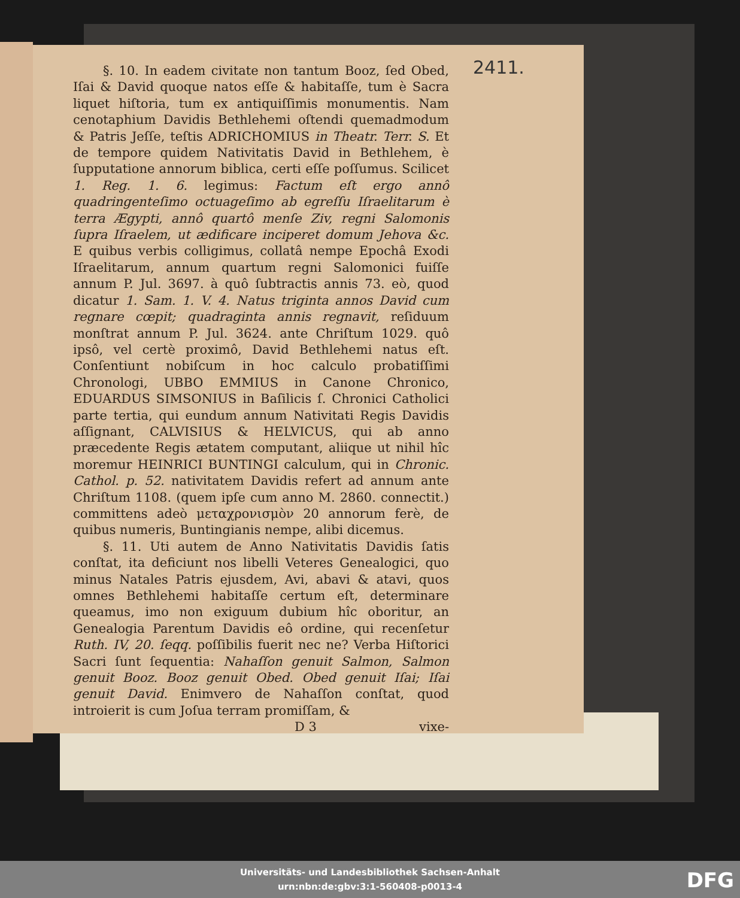2411.
§. 10. In eadem civitate non tantum Booz, ſed Obed, Iſai & David quoque natos eſſe & habitaſſe, tum è Sacra liquet hiſtoria, tum ex antiquiſſimis monumentis. Nam cenotaphium Davidis Bethlehemi oſtendi quemadmodum & Patris Jeſſe, teſtis ADRICHOMIUS in Theatr. Terr. S. Et de tempore quidem Nativitatis David in Bethlehem, è ſupputatione annorum biblica, certi eſſe poſſumus. Scilicet 1. Reg. 1. 6. legimus: Factum eſt ergo annô quadringenteſimo octuageſimo ab egreſſu Iſraelitarum è terra Ægypti, annô quartô menſe Ziv, regni Salomonis ſupra Iſraelem, ut ædificare inciperet domum Jehova &c. E quibus verbis colligimus, collatâ nempe Epochâ Exodi Iſraelitarum, annum quartum regni Salomonici fuiſſe annum P. Jul. 3697. à quô ſubtractis annis 73. eò, quod dicatur 1. Sam. 1. V. 4. Natus triginta annos David cum regnare cœpit; quadraginta annis regnavit, reſiduum monſtrat annum P. Jul. 3624. ante Chriſtum 1029. quô ipsô, vel certè proximô, David Bethlehemi natus eſt. Conſentiunt nobiſcum in hoc calculo probatiſſimi Chronologi, UBBO EMMIUS in Canone Chronico, EDUARDUS SIMSONIUS in Baſilicis ſ. Chronici Catholici parte tertia, qui eundum annum Nativitati Regis Davidis aſſignant, CALVISIUS & HELVICUS, qui ab anno præcedente Regis ætatem computant, aliique ut nihil hîc moremur HEINRICI BUNTINGI calculum, qui in Chronic. Cathol. p. 52. nativitatem Davidis refert ad annum ante Chriſtum 1108. (quem ipſe cum anno M. 2860. connectit.) committens adeò μεταχρονισμὸν 20 annorum ferè, de quibus numeris, Buntingianis nempe, alibi dicemus.
§. 11. Uti autem de Anno Nativitatis Davidis ſatis conſtat, ita deficiunt nos libelli Veteres Genealogici, quo minus Natales Patris ejusdem, Avi, abavi & atavi, quos omnes Bethlehemi habitaſſe certum eſt, determinare queamus, imo non exiguum dubium hîc oboritur, an Genealogia Parentum Davidis eô ordine, qui recenſetur Ruth. IV, 20. ſeqq. poſſibilis fuerit nec ne? Verba Hiſtorici Sacri ſunt ſequentia: Nahaſſon genuit Salmon, Salmon genuit Booz. Booz genuit Obed. Obed genuit Iſai; Iſai genuit David. Enimvero de Nahaſſon conſtat, quod introierit is cum Joſua terram promiſſam, &
D 3 vixe-
Universitäts- und Landesbibliothek Sachsen-Anhalt
urn:nbn:de:gbv:3:1-560408-p0013-4
DFG